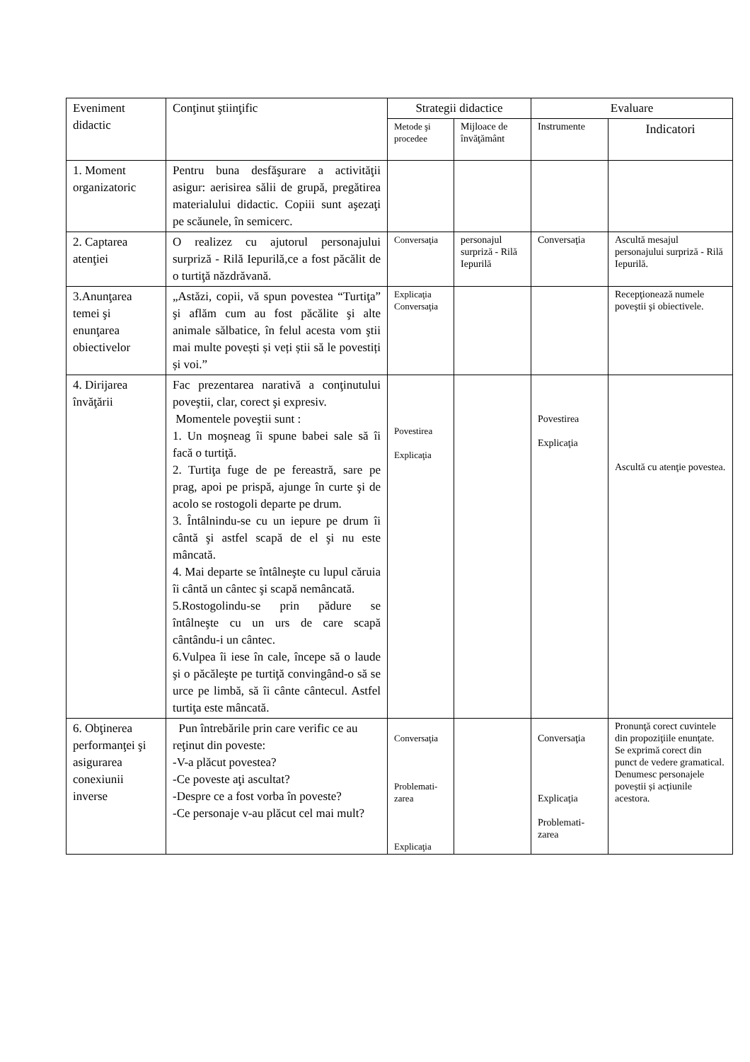| Eveniment didactic | Conţinut ştiinţific | Strategii didactice | | Evaluare | |
| --- | --- | --- | --- | --- | --- |
| | | Metode şi procedee | Mijloace de învăţământ | Instrumente | Indicatori |
| 1. Moment organizatoric | Pentru buna desfăşurare a activităţii asigur: aerisirea sălii de grupă, pregătirea materialului didactic. Copiii sunt aşezaţi pe scăunele, în semicerc. | | | | |
| 2. Captarea atenţiei | O realizez cu ajutorul personajului surpriză - Rilă Iepurilă,ce a fost păcălit de o turtiţă năzdrăvană. | Conversaţia | personajul surpriză - Rilă Iepurilă | Conversaţia | Ascultă mesajul personajului surpriză - Rilă Iepurilă. |
| 3.Anunţarea temei şi enunţarea obiectivelor | „Astăzi, copii, vă spun povestea “Turtiţa” şi aflăm cum au fost păcălite şi alte animale sălbatice, în felul acesta vom ştii mai multe povești și veți știi să le povestiți și voi.” | Explicaţia Conversaţia | | | Recepţionează numele poveştii şi obiectivele. |
| 4. Dirijarea învăţării | Fac prezentarea narativă a conţinutului poveştii, clar, corect şi expresiv. Momentele poveştii sunt : 1. Un moşneag îi spune babei sale să îi facă o turtiţă. 2. Turtiţa fuge de pe fereastră, sare pe prag, apoi pe prispă, ajunge în curte şi de acolo se rostogoli departe pe drum. 3. Întâlnindu-se cu un iepure pe drum îi cântă şi astfel scapă de el şi nu este mâncată. 4. Mai departe se întâlneşte cu lupul căruia îi cântă un cântec şi scapă nemâncată. 5.Rostogolindu-se prin pădure se întâlneşte cu un urs de care scapă cântându-i un cântec. 6.Vulpea îi iese în cale, începe să o laude şi o păcăleşte pe turtiţă convingând-o să se urce pe limbă, să îi cânte cântecul. Astfel turtiţa este mâncată. | Povestirea Explicaţia | | Povestirea Explicaţia | Ascultă cu atenţie povestea. |
| 6. Obţinerea performanţei şi asigurarea conexiunii inverse | Pun întrebările prin care verific ce au reţinut din poveste: -V-a plăcut povestea? -Ce poveste aţi ascultat? -Despre ce a fost vorba în poveste? -Ce personaje v-au plăcut cel mai mult? | Conversaţia Problemati- zarea Explicaţia | | Conversaţia Explicaţia Problemati- zarea | Pronunţă corect cuvintele din propoziţiile enunţate. Se exprimă corect din punct de vedere gramatical. Denumesc personajele poveștii și acțiunile acestora. |